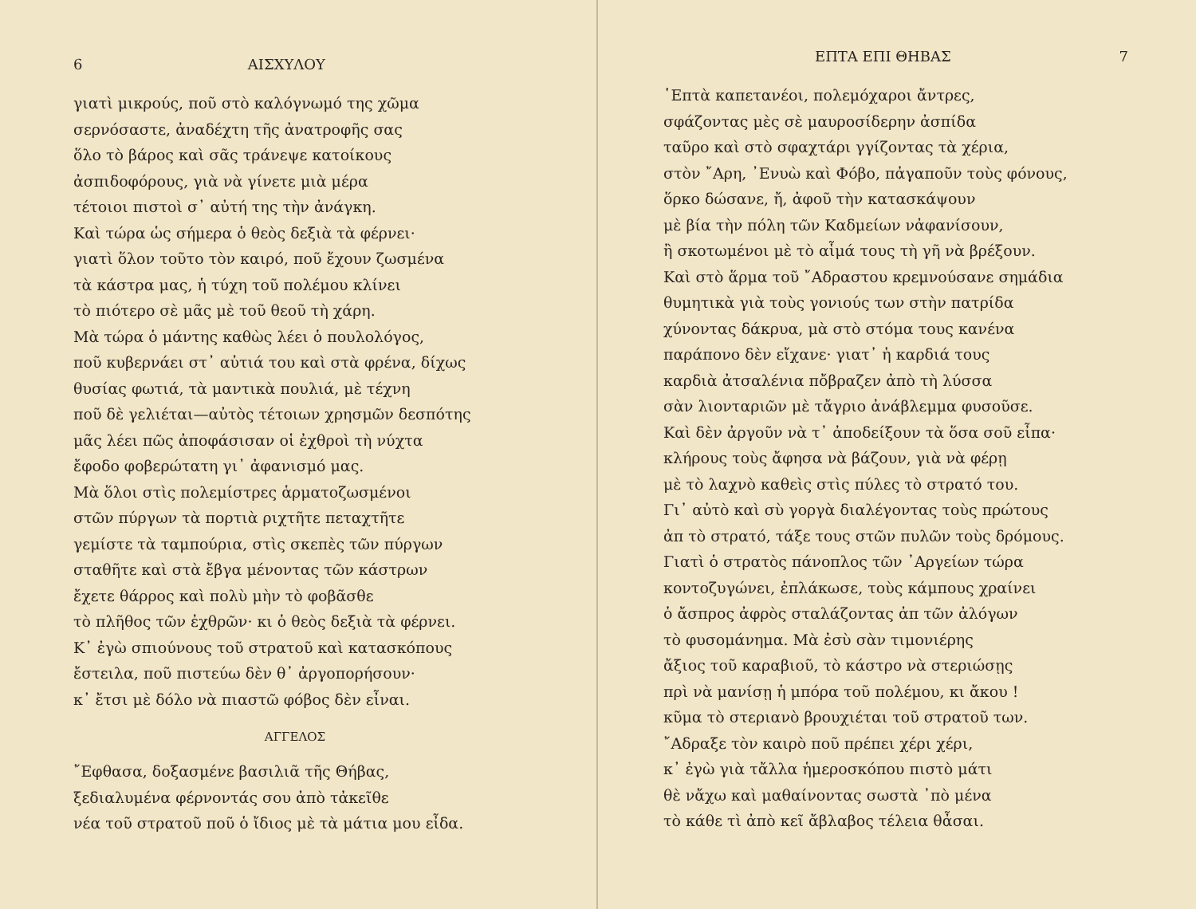6 ΑΙΣΧΥΛΟΥ
γιατὶ μικρούς, ποῦ στὸ καλόγνωμό της χῶμα
σερνόσαστε, ἀναδέχτη τῆς ἀνατροφῆς σας
ὅλο τὸ βάρος καὶ σᾶς τράνεψε κατοίκους
ἀσπιδοφόρους, γιὰ νὰ γίνετε μιὰ μέρα
τέτοιοι πιστοὶ σ᾽ αὐτή της τὴν ἀνάγκη.
Καὶ τώρα ὡς σήμερα ὁ θεὸς δεξιὰ τὰ φέρνει·
γιατὶ ὅλον τοῦτο τὸν καιρό, ποῦ ἔχουν ζωσμένα
τὰ κάστρα μας, ἡ τύχη τοῦ πολέμου κλίνει
τὸ πιότερο σὲ μᾶς μὲ τοῦ θεοῦ τὴ χάρη.
Μὰ τώρα ὁ μάντης καθὼς λέει ὁ πουλολόγος,
ποῦ κυβερνάει στ᾽ αὐτιά του καὶ στὰ φρένα, δίχως
θυσίας φωτιά, τὰ μαντικὰ πουλιά, μὲ τέχνη
ποῦ δὲ γελιέται—αὐτὸς τέτοιων χρησμῶν δεσπότης
μᾶς λέει πῶς ἀποφάσισαν οἱ ἐχθροὶ τὴ νύχτα
ἔφοδο φοβερώτατη γι᾽ ἀφανισμό μας.
Μὰ ὅλοι στὶς πολεμίστρες ἁρματοζωσμένοι
στῶν πύργων τὰ πορτιὰ ριχτῆτε πεταχτῆτε
γεμίστε τὰ ταμπούρια, στὶς σκεπὲς τῶν πύργων
σταθῆτε καὶ στὰ ἔβγα μένοντας τῶν κάστρων
ἔχετε θάρρος καὶ πολὺ μὴν τὸ φοβᾶσθε
τὸ πλῆθος τῶν ἐχθρῶν· κι ὁ θεὸς δεξιὰ τὰ φέρνει.
Κ᾽ ἐγὼ σπιούνους τοῦ στρατοῦ καὶ κατασκόπους
ἔστειλα, ποῦ πιστεύω δὲν θ᾽ ἀργοπορήσουν·
κ᾽ ἔτσι μὲ δόλο νὰ πιαστῶ φόβος δὲν εἶναι.
ΑΓΓΕΛΟΣ
῎Εφθασα, δοξασμένε βασιλιᾶ τῆς Θήβας,
ξεδιαλυμένα φέρνοντάς σου ἀπὸ τἀκεῖθε
νέα τοῦ στρατοῦ ποῦ ὁ ἴδιος μὲ τὰ μάτια μου εἶδα.
ΕΠΤΑ ΕΠΙ ΘΗΒΑΣ 7
῾Επτὰ καπετανέοι, πολεμόχαροι ἄντρες,
σφάζοντας μὲς σὲ μαυροσίδερην ἀσπίδα
ταῦρο καὶ στὸ σφαχτάρι γγίζοντας τὰ χέρια,
στὸν ῎Αρη, ᾽Ενυὼ καὶ Φόβο, πἀγαποῦν τοὺς φόνους,
ὅρκο δώσανε, ἤ, ἀφοῦ τὴν κατασκάψουν
μὲ βία τὴν πόλη τῶν Καδμείων νἀφανίσουν,
ἢ σκοτωμένοι μὲ τὸ αἷμά τους τὴ γῆ νὰ βρέξουν.
Καὶ στὸ ἅρμα τοῦ ῎Αδραστου κρεμνούσανε σημάδια
θυμητικὰ γιὰ τοὺς γονιούς των στὴν πατρίδα
χύνοντας δάκρυα, μὰ στὸ στόμα τους κανένα
παράπονο δὲν εἴχανε· γιατ᾽ ἡ καρδιά τους
καρδιὰ ἀτσαλένια πὄβραζεν ἀπὸ τὴ λύσσα
σὰν λιονταριῶν μὲ τἄγριο ἀνάβλεμμα φυσοῦσε.
Καὶ δὲν ἀργοῦν νὰ τ᾽ ἀποδείξουν τὰ ὅσα σοῦ εἶπα·
κλήρους τοὺς ἄφησα νὰ βάζουν, γιὰ νὰ φέρῃ
μὲ τὸ λαχνὸ καθεὶς στὶς πύλες τὸ στρατό του.
Γι᾽ αὐτὸ καὶ σὺ γοργὰ διαλέγοντας τοὺς πρώτους
ἀπ τὸ στρατό, τάξε τους στῶν πυλῶν τοὺς δρόμους.
Γιατὶ ὁ στρατὸς πάνοπλος τῶν ᾽Αργείων τώρα
κοντοζυγώνει, ἐπλάκωσε, τοὺς κάμπους χραίνει
ὁ ἄσπρος ἀφρὸς σταλάζοντας ἀπ τῶν ἀλόγων
τὸ φυσομάνημα. Μὰ ἐσὺ σὰν τιμονιέρης
ἄξιος τοῦ καραβιοῦ, τὸ κάστρο νὰ στεριώσῃς
πρὶ νὰ μανίσῃ ἡ μπόρα τοῦ πολέμου, κι ἄκου !
κῦμα τὸ στεριανὸ βρουχιέται τοῦ στρατοῦ των.
῎Αδραξε τὸν καιρὸ ποῦ πρέπει χέρι χέρι,
κ᾽ ἐγὼ γιὰ τἄλλα ἡμεροσκόπου πιστὸ μάτι
θὲ νἄχω καὶ μαθαίνοντας σωστὰ ᾽πὸ μένα
τὸ κάθε τὶ ἀπὸ κεῖ ἄβλαβος τέλεια θἆσαι.